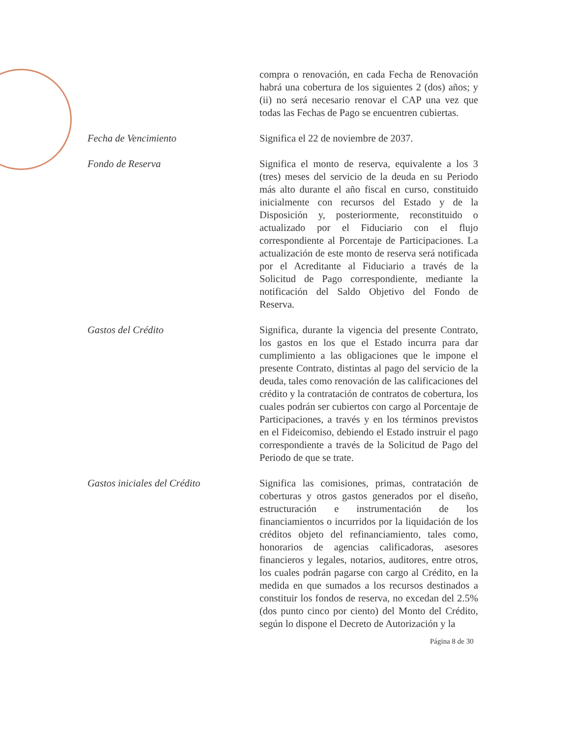compra o renovación, en cada Fecha de Renovación habrá una cobertura de los siguientes 2 (dos) años; y (ii) no será necesario renovar el CAP una vez que todas las Fechas de Pago se encuentren cubiertas.
Fecha de Vencimiento Significa el 22 de noviembre de 2037.
Fondo de Reserva Significa el monto de reserva, equivalente a los 3 (tres) meses del servicio de la deuda en su Periodo más alto durante el año fiscal en curso, constituido inicialmente con recursos del Estado y de la Disposición y, posteriormente, reconstituido o actualizado por el Fiduciario con el flujo correspondiente al Porcentaje de Participaciones. La actualización de este monto de reserva será notificada por el Acreditante al Fiduciario a través de la Solicitud de Pago correspondiente, mediante la notificación del Saldo Objetivo del Fondo de Reserva.
Gastos del Crédito Significa, durante la vigencia del presente Contrato, los gastos en los que el Estado incurra para dar cumplimiento a las obligaciones que le impone el presente Contrato, distintas al pago del servicio de la deuda, tales como renovación de las calificaciones del crédito y la contratación de contratos de cobertura, los cuales podrán ser cubiertos con cargo al Porcentaje de Participaciones, a través y en los términos previstos en el Fideicomiso, debiendo el Estado instruir el pago correspondiente a través de la Solicitud de Pago del Periodo de que se trate.
Gastos iniciales del Crédito Significa las comisiones, primas, contratación de coberturas y otros gastos generados por el diseño, estructuración e instrumentación de los financiamientos o incurridos por la liquidación de los créditos objeto del refinanciamiento, tales como, honorarios de agencias calificadoras, asesores financieros y legales, notarios, auditores, entre otros, los cuales podrán pagarse con cargo al Crédito, en la medida en que sumados a los recursos destinados a constituir los fondos de reserva, no excedan del 2.5% (dos punto cinco por ciento) del Monto del Crédito, según lo dispone el Decreto de Autorización y la
Página 8 de 30